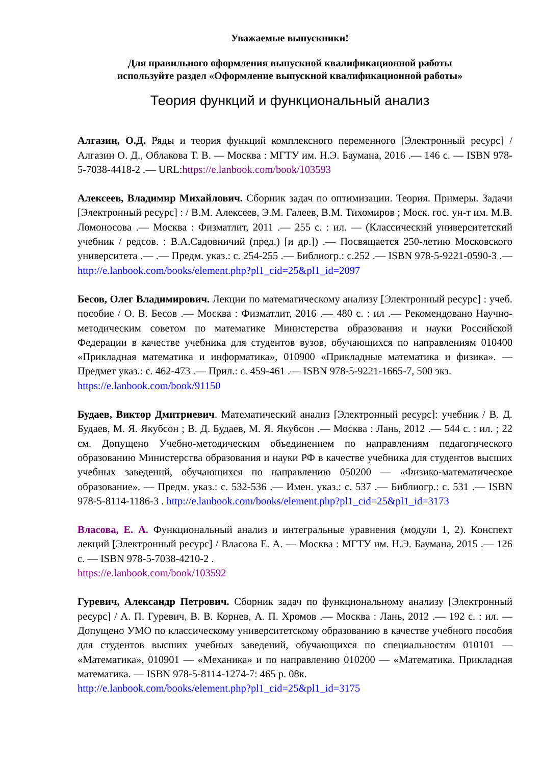Уважаемые выпускники!
Для правильного оформления выпускной квалификационной работы
используйте раздел «Оформление выпускной квалификационной работы»
Теория функций и функциональный анализ
Алгазин, О.Д. Ряды и теория функций комплексного переменного [Электронный ресурс] / Алгазин О. Д., Облакова Т. В. — Москва : МГТУ им. Н.Э. Баумана, 2016 .— 146 с. — ISBN 978-5-7038-4418-2 .— URL:https://e.lanbook.com/book/103593
Алексеев, Владимир Михайлович. Сборник задач по оптимизации. Теория. Примеры. Задачи [Электронный ресурс] : / В.М. Алексеев, Э.М. Галеев, В.М. Тихомиров ; Моск. гос. ун-т им. М.В. Ломоносова .— Москва : Физматлит, 2011 .— 255 с. : ил. — (Классический университетский учебник / редсов. : В.А.Садовничий (пред.) [и др.]) .— Посвящается 250-летию Московского университета .— .— Предм. указ.: с. 254-255 .— Библиогр.: с.252 .— ISBN 978-5-9221-0590-3 .— http://e.lanbook.com/books/element.php?pl1_cid=25&pl1_id=2097
Бесов, Олег Владимирович. Лекции по математическому анализу [Электронный ресурс] : учеб. пособие / О. В. Бесов .— Москва : Физматлит, 2016 .— 480 с. : ил .— Рекомендовано Научно-методическим советом по математике Министерства образования и науки Российской Федерации в качестве учебника для студентов вузов, обучающихся по направлениям 010400 «Прикладная математика и информатика», 010900 «Прикладные математика и физика». — Предмет указ.: с. 462-473 .— Прил.: с. 459-461 .— ISBN 978-5-9221-1665-7, 500 экз.
https://e.lanbook.com/book/91150
Будаев, Виктор Дмитриевич. Математический анализ [Электронный ресурс]: учебник / В. Д. Будаев, М. Я. Якубсон ; В. Д. Будаев, М. Я. Якубсон .— Москва : Лань, 2012 .— 544 с. : ил. ; 22 см. Допущено Учебно-методическим объединением по направлениям педагогического образованию Министерства образования и науки РФ в качестве учебника для студентов высших учебных заведений, обучающихся по направлению 050200 — «Физико-математическое образование». — Предм. указ.: с. 532-536 .— Имен. указ.: с. 537 .— Библиогр.: с. 531 .— ISBN 978-5-8114-1186-3 . http://e.lanbook.com/books/element.php?pl1_cid=25&pl1_id=3173
Власова, Е. А. Функциональный анализ и интегральные уравнения (модули 1, 2). Конспект лекций [Электронный ресурс] / Власова Е. А. — Москва : МГТУ им. Н.Э. Баумана, 2015 .— 126 с. — ISBN 978-5-7038-4210-2 .
https://e.lanbook.com/book/103592
Гуревич, Александр Петрович. Сборник задач по функциональному анализу [Электронный ресурс] / А. П. Гуревич, В. В. Корнев, А. П. Хромов .— Москва : Лань, 2012 .— 192 с. : ил. — Допущено УМО по классическому университетскому образованию в качестве учебного пособия для студентов высших учебных заведений, обучающихся по специальностям 010101 — «Математика», 010901 — «Механика» и по направлению 010200 — «Математика. Прикладная математика. — ISBN 978-5-8114-1274-7: 465 р. 08к.
http://e.lanbook.com/books/element.php?pl1_cid=25&pl1_id=3175